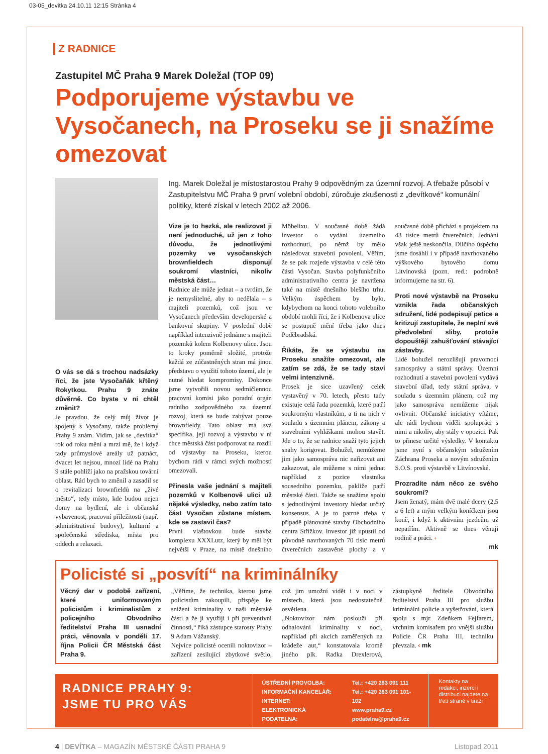03-05_devitka 24.10.11 12:15 Stránka 4
Z RADNICE
Zastupitel MČ Praha 9 Marek Doležal (TOP 09)
Podporujeme výstavbu ve Vysočanech, na Proseku se ji snažíme omezovat
Ing. Marek Doležal je místostarostou Prahy 9 odpovědným za územní rozvoj. A třebaže působí v Zastupitelstvu MČ Praha 9 první volební období, zúročuje zkušenosti z „devítkové“ komunální politiky, které získal v letech 2002 až 2006.
O vás se dá s trochou nadsázky říci, že jste Vysočaňák křtěný Rokytkou. Prahu 9 znáte důvěrně. Co byste v ní chtěl změnit?
Je pravdou, že celý můj život je spojený s Vysočany, takže problémy Prahy 9 znám. Vidím, jak se „devítka“ rok od roku mění a mrzí mě, že i když tady průmyslové areály už patnáct, dvacet let nejsou, mnozí lidé na Prahu 9 stále pohlíží jako na pražskou tovární oblast. Rád bych to změnil a zasadil se o revitalizaci brownfieldů na „živé město“, tedy místo, kde budou nejen domy na bydlení, ale i občanská vybavenost, pracovní příležitosti (např. administrativní budovy), kulturní a společenská střediska, místa pro oddech a relaxaci.
Vize je to hezká, ale realizovat ji není jednoduché, už jen z toho důvodu, že jednotlivými pozemky ve vysočanských brownfieldech disponují soukromí vlastníci, nikoliv městská část…
Radnice ale může jednat – a tvrdím, že je nemyslitelné, aby to nedělala – s majiteli pozemků, což jsou ve Vysočanech především developerské a bankovní skupiny. V poslední době například intenzivně jednáme s majiteli pozemků kolem Kolbenovy ulice. Jsou to kroky poměrně složité, protože každá ze zúčastněných stran má jinou představu o využití tohoto území, ale je nutné hledat kompromisy. Dokonce jsme vytvořili novou sedmičlennou pracovní komisi jako poradní orgán radního zodpovědného za územní rozvoj, která se bude zabývat pouze brownfieldy. Tato oblast má svá specifika, její rozvoj a výstavbu v ní chce městská část podporovat na rozdíl od výstavby na Proseku, kterou bychom rádi v rámci svých možností omezovali.
Přinesla vaše jednání s majiteli pozemků v Kolbenově ulici už nějaké výsledky, nebo zatím tato část Vysočan zůstane místem, kde se zastavil čas?
První vlaštovkou bude stavba komplexu XXXLutz, který by měl být největší v Praze, na místě dnešního Möbelixu. V současné době žádá investor o vydání územního rozhodnutí, po němž by mělo následovat stavební povolení. Věřím, že se pak rozjede výstavba v celé této části Vysočan. Stavba polyfunkčního administrativního centra je navržena také na místě dnešního blešího trhu. Velkým úspěchem by bylo, kdybychom na konci tohoto volebního období mohli říci, že i Kolbenova ulice se postupně mění třeba jako dnes Poděbradská.
Říkáte, že se výstavbu na Proseku snažíte omezovat, ale zatím se zdá, že se tady staví velmi intenzivně.
Prosek je sice uzavřený celek vystavěný v 70. letech, přesto tady existuje celá řada pozemků, které patří soukromým vlastníkům, a ti na nich v souladu s územním plánem, zákony a stavebními vyhláškami mohou stavět. Jde o to, že se radnice snaží tyto jejich snahy korigovat. Bohužel, nemůžeme jim jako samospráva nic nařizovat ani zakazovat, ale můžeme s nimi jednat například z pozice vlastníka sousedního pozemku, pakliže patří městské části. Takže se snažíme spolu s jednotlivými investory hledat určitý konsensus. A je to patrné třeba v případě plánované stavby Obchodního centra Střížkov. Investor již upustil od původně navrhovaných 70 tisíc metrů čtverečních zastavěné plochy a v současné době přichází s projektem na 43 tisíce metrů čtverečních. Jednání však ještě neskončila. Dílčího úspěchu jsme dosáhli i v případě navrhovaného výškového bytového domu Litvínovská (pozn. red.: podrobně informujeme na str. 6).
Proti nové výstavbě na Proseku vznikla řada občanských sdružení, lidé podepisují petice a kritizují zastupitele, že neplní své předvolební sliby, protože dopouštějí zahušťování stávající zástavby.
Lidé bohužel nerozlišují pravomoci samosprávy a státní správy. Územní rozhodnutí a stavební povolení vydává stavební úřad, tedy státní správa, v souladu s územním plánem, což my jako samospráva nemůžeme nijak ovlivnit. Občanské iniciativy vítáme, ale rádi bychom viděli spolupráci s nimi a nikoliv, aby stály v opozici. Pak to přinese určité výsledky. V kontaktu jsme nyní s občanským sdružením Záchrana Proseka a novým sdružením S.O.S. proti výstavbě v Litvínovské.
Prozradíte nám něco ze svého soukromí?
Jsem ženatý, mám dvě malé dcery (2,5 a 6 let) a mým velkým koníčkem jsou koně, i když k aktivním jezdcům už nepatřím. Aktivně se dnes věnuji rodině a práci. ‹
mk
Policisté si „posvítí“ na kriminálníky
Věcný dar v podobě zařízení, které uniformovaným policistům i kriminalistům z policejního Obvodního ředitelství Praha III usnadní práci, věnovala v pondělí 17. října Policii ČR Městská část Praha 9.
„Věříme, že technika, kterou jsme policistům zakoupili, přispěje ke snížení kriminality v naší městské části a že ji využijí i při preventivní činnosti,“ říká zástupce starosty Prahy 9 Adam Vážanský.
Nejvíce policisté ocenili noktovizor – zařízení zesilující zbytkové světlo, což jim umožní vidět i v noci v místech, která jsou nedostatečně osvětlena.
„Noktovizor nám poslouží při odhalování kriminality v noci, například při akcích zaměřených na krádeže aut,“ konstatovala kromě jiného plk. Radka Drexlerová, zástupkyně ředitele Obvodního ředitelství Praha III pro službu kriminální policie a vyšetřování, která spolu s mjr. Zdeňkem Fejfarem, vrchním komisařem pro vnější službu Policie ČR Praha III, techniku převzala. ‹ mk
RADNICE PRAHY 9:
JSME TU PRO VÁS
ÚSTŘEDNÍ PROVOLBA:
INFORMAČNÍ KANCELÁŘ:
INTERNET:
ELEKTRONICKÁ PODATELNA:
Tel.: +420 283 091 111
Tel.: +420 283 091 101-102
www.praha9.cz
podatelna@praha9.cz
Kontakty na redakci, inzerci i distribuci najdete na třetí straně v tiráži
4 | DEVÍTKA – MAGAZÍN MĚSTSKÉ ČÁSTI PRAHA 9 Listopad 2011